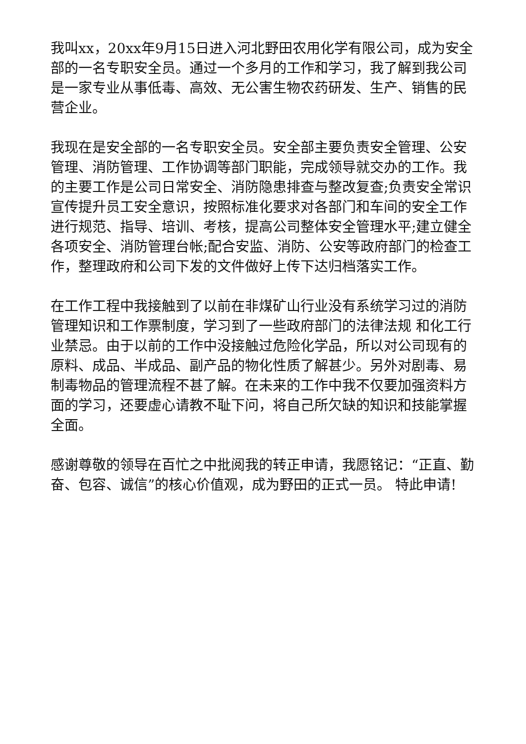我叫xx，20xx年9月15日进入河北野田农用化学有限公司，成为安全部的一名专职安全员。通过一个多月的工作和学习，我了解到我公司是一家专业从事低毒、高效、无公害生物农药研发、生产、销售的民营企业。
我现在是安全部的一名专职安全员。安全部主要负责安全管理、公安管理、消防管理、工作协调等部门职能，完成领导就交办的工作。我的主要工作是公司日常安全、消防隐患排查与整改复查;负责安全常识宣传提升员工安全意识，按照标准化要求对各部门和车间的安全工作进行规范、指导、培训、考核，提高公司整体安全管理水平;建立健全各项安全、消防管理台帐;配合安监、消防、公安等政府部门的检查工作，整理政府和公司下发的文件做好上传下达归档落实工作。
在工作工程中我接触到了以前在非煤矿山行业没有系统学习过的消防管理知识和工作票制度，学习到了一些政府部门的法律法规 和化工行业禁忌。由于以前的工作中没接触过危险化学品，所以对公司现有的原料、成品、半成品、副产品的物化性质了解甚少。另外对剧毒、易制毒物品的管理流程不甚了解。在未来的工作中我不仅要加强资料方面的学习，还要虚心请教不耻下问，将自己所欠缺的知识和技能掌握全面。
感谢尊敬的领导在百忙之中批阅我的转正申请，我愿铭记：“正直、勤奋、包容、诚信”的核心价值观，成为野田的正式一员。 特此申请!